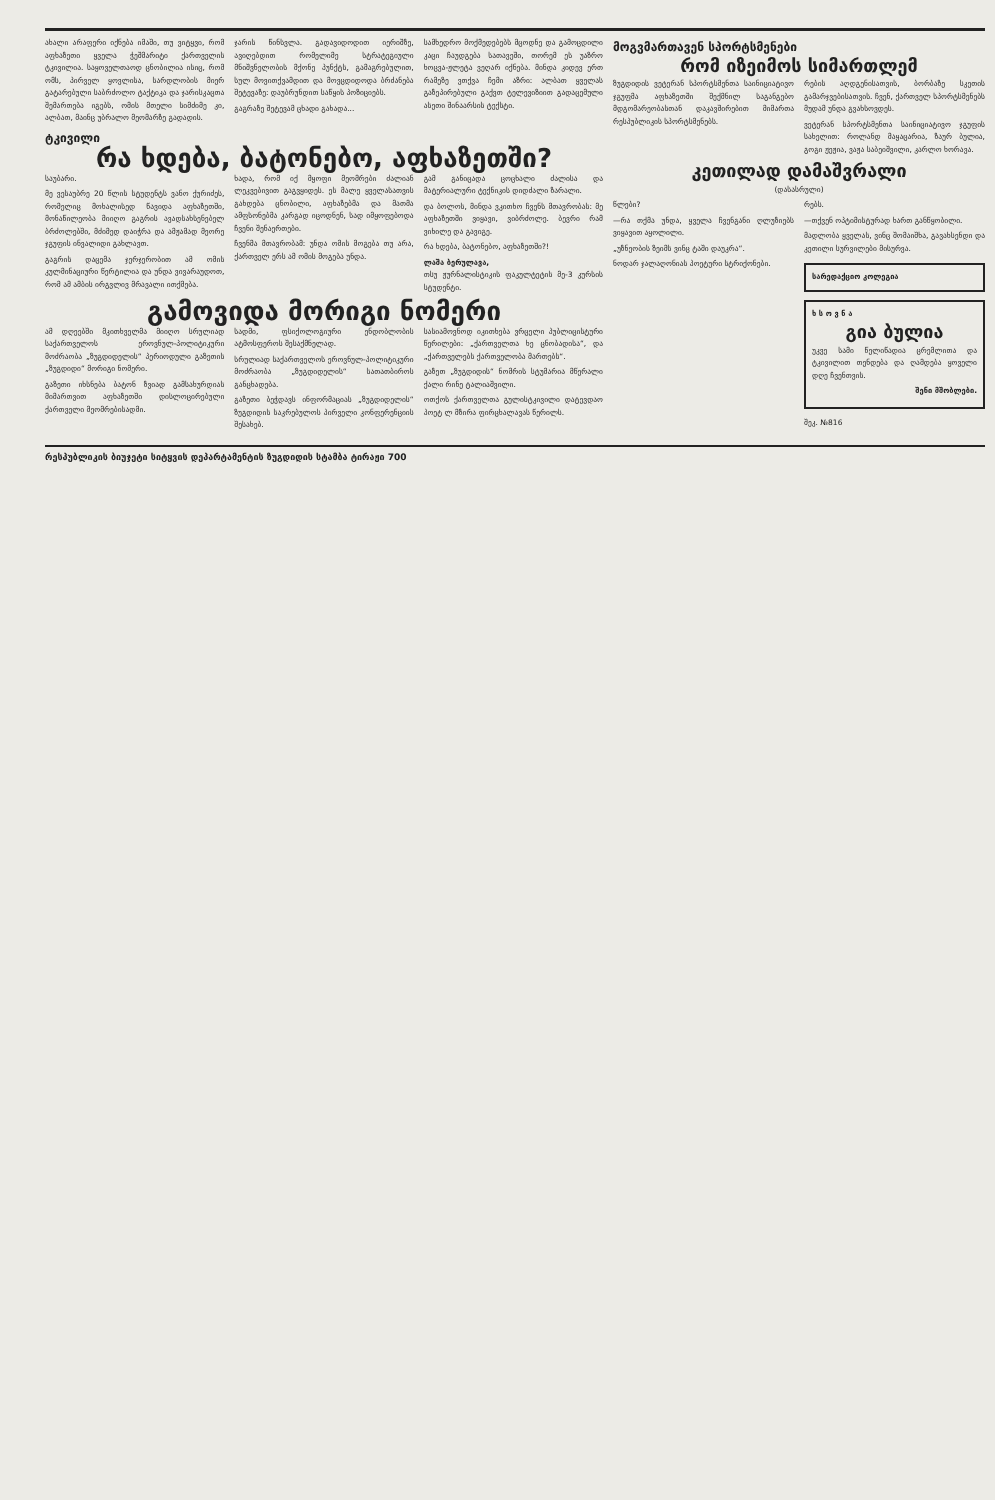ახალი არაფერი იქნება იმაში, თუ ვიტყვი, რომ აფხაზეთი ყველა ჭეშმარიტი ქართველის ტკივილია. საყოველთაოდ ცნობილია ისიც, რომ ომს, პირველ ყოვლისა, სარდლობის მიერ გატარებული საბრძოლო ტაქტიკა და ჯარისკაცთა შემართება იგებს, ომის მთელი სიმძიმე კი, ალბათ, მაინც უბრალო მეომარზე გადადის.
ჯარის წინსვლა. გადავიდოდით იერიშზე, ავიღებდით რომელიმე სტრატეგიული მნიშვნელობის მქონე პუნქტს, გამაგრებულით, სულ მოვითქვამდით და მოვცდიდოდა ბრძანება შეტევაზე: დაუბრუნდით საწყის პოზიციებს.
გაგრაზე შეტევამ ცხადი გახადა...
სამხედრო მოქმედებებს მცოდნე და გამოცდილი კაცი ჩაუდგება სათავეში, თორემ ეს უაზრო ხოცვა-ჟლეტა ვეღარ იქნება. მინდა კიდევ ერთ რამეზე ვთქვა ჩემი აზრი: ალბათ ყველას გაზეპირებული გაქვთ ტელევიზიით გადაცემული ასეთი შინაარსის ტექსტი.
ტკივილი
რა ხდება, ბატონებო, აფხაზეთში?
საუბარი.
მე ვესაუბრე 20 წლის სტუდენტს ვანო ქურიძეს, რომელიც მოხალისედ წავიდა აფხაზეთში, მონაწილეობა მიიღო გაგრის ავადსახსენებელ ბრძოლებში, მძიმედ დაიჭრა და ამჟამად მეორე ჯგუფის ინვალიდი გახლავთ.
გაგრის დაცემა ჯერჯერობით ამ ომის კულმინაციური წერტილია და უნდა ვივარაუდოთ, რომ ამ ამბის ირგვლივ მრავალი ითქმება.
ხადა, რომ იქ მყოფი მეომრები ძალიან ლეკვებივით გაგვყიდეს. ეს მალე ყველასათვის გახდება ცნობილი, აფხაზებმა და მათმა ამფსონებმა კარგად იცოდნენ, სად იმყოფებოდა ჩვენი შენაერთები.
ჩვენმა მთავრობამ: უნდა ომის მოგება თუ არა, ქართველ ერს ამ ომის მოგება უნდა.
გამ განიცადა ცოცხალი ძალისა და მატერიალური ტექნიკის დიდძალი ზარალი.
და ბოლოს, მინდა ვკითხო ჩვენს მთავრობას: მე აფხაზეთში ვიყავი, ვიბრძოლე. ბევრი რამ ვიხილე და გავიგე.
რა ხდება, ბატონებო, აფხაზეთში?!
ლაშა ბერულავა,
თსუ ჟურნალისტიკის ფაკულტეტის მე-3 კურსის სტუდენტი.
გამოვიდა მორიგი ნომერი
ამ დღეებში მკითხველმა მიიღო სრულიად საქართველოს ეროვნულ-პოლიტიკური მოძრაობა „ზუგდიდელის“ პერიოდული გაზეთის „ზუგდიდი“ მორიგი ნომერი.
გაზეთი იხსნება ბატონ ზვიად გამსახურდიას მიმართვით აფხაზეთში დისლოცირებული ქართველი მეომრებისადმი.
სადმი, ფსიქოლოგიური ენდობლობის ატმოსფეროს შესაქმნელად.
სრულიად საქართველოს ეროვნულ-პოლიტიკური მოძრაობა „ზუგდიდელის“ სათათბიროს განცხადება.
გაზეთი ბეჭდავს ინფორმაციას „ზუგდიდელის“ ზუგდიდის საკრებულოს პირველი კონფერენციის შესახებ.
სასიამოვნოდ იკითხება ვრცელი პუბლიცისტური წერილები: „ქართველთა ხე ცნობადისა“, და „ქართველებს ქართველობა მართებს“.
გაზეთ „ზუგდიდის“ ნომრის სტუმარია მწერალი ქალი რინე ტალიაშვილი.
ოთქოს ქართველთა გულისტკივილი დატევდაო პოეტ ლ მზირა ფირცხალავას წერილს.
მოგვმართავენ სპორტსმენები
რომ იზეიმოს სიმართლემ
ზუგდიდის ვეტერან სპორტსმენთა საინიციატივო ჯგუფმა აფხაზეთში შექმნილ საგანგებო მდგომარეობასთან დაკავშირებით მიმართა რესპუბლიკის სპორტსმენებს.
რების აღდგენისათვის, ბორბაზე სკეთის გამარჯვებისათვის. ჩვენ, ქართველ სპორტსმენებს მუდამ უნდა გვახსოვდეს.
ვეტერან სპორტსმენთა საინიციატივო ჯგუფის სახელით: როლანდ მაყაცარია, ზაურ ბულია, გოგი ჟეჟია, ვაჟა საბეიშვილი, კარლო ხორავა.
კეთილად დამაშვრალი
(დასასრული)
წლები?
—რა თქმა უნდა, ყველა ჩვენგანი ღლუზიებს ვიყავით აყოლილი.
„უზნეობის ზეიმს ვინც ტაში დაუკრა“.
ნოდარ ჯალაღონიას პოეტური სტრიქონები.
რებს.
—თქვენ ოპტიმისტურად ხართ განწყობილი.
მადლობა ყველას, ვინც შომაიშხა, გავახსენდი და კეთილი სურვილები მისურვა.
სარედაქციო კოლეგია
ხ ს ო ვ ნ ა
გია ბულია
უკვე სამი წელიწადია ცრემლითა და ტკივილით თენდება და ღამდება ყოველი დღე ჩვენთვის.
შენი მშობლები.
შეკ. №816
რესპუბლიკის ბიუჯეტი სიტყვის დეპარტამენტის ზუგდიდის სტამბა ტირაჟი 700